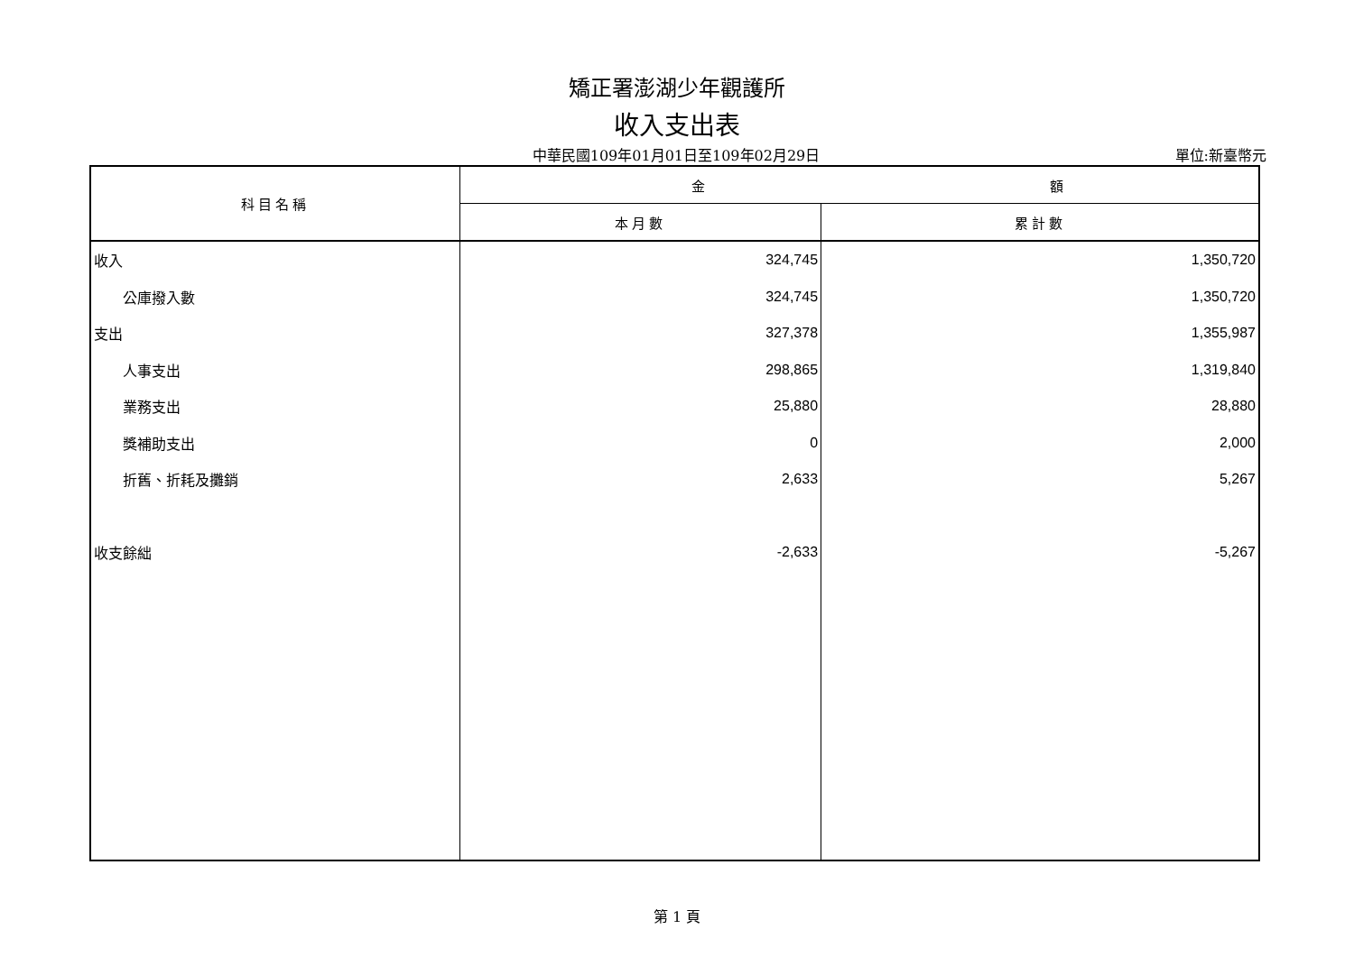矯正署澎湖少年觀護所
收入支出表
中華民國109年01月01日至109年02月29日
單位:新臺幣元
| 科目名稱 | 金 額 | |
| --- | --- | --- |
| | 本月數 | 累計數 |
| 收入 | 324,745 | 1,350,720 |
| 公庫撥入數 | 324,745 | 1,350,720 |
| 支出 | 327,378 | 1,355,987 |
| 人事支出 | 298,865 | 1,319,840 |
| 業務支出 | 25,880 | 28,880 |
| 獎補助支出 | 0 | 2,000 |
| 折舊、折耗及攤銷 | 2,633 | 5,267 |
| 收支餘絀 | -2,633 | -5,267 |
第 1 頁